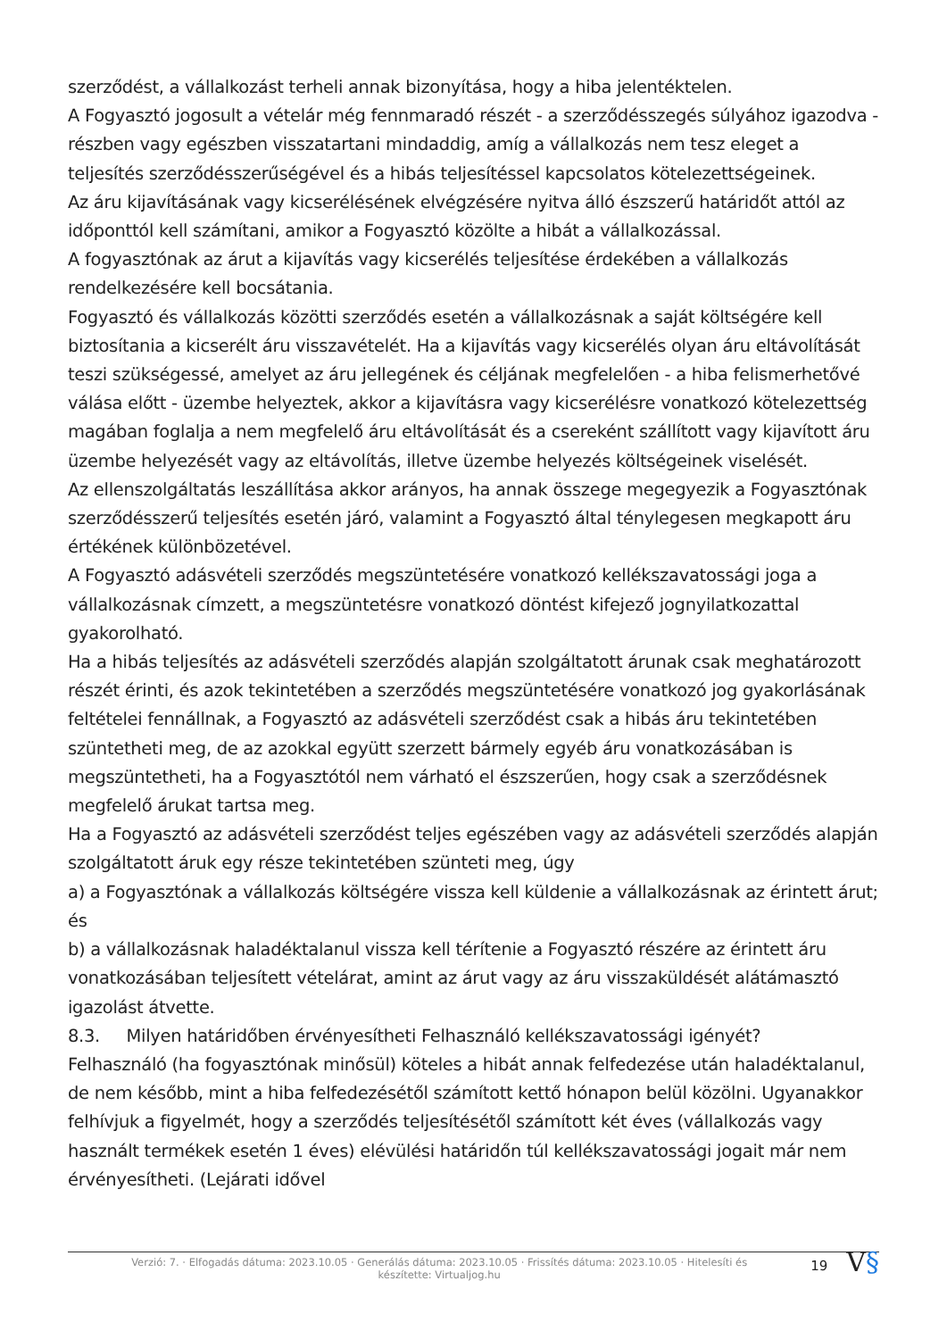szerződést, a vállalkozást terheli annak bizonyítása, hogy a hiba jelentéktelen.
A Fogyasztó jogosult a vételár még fennmaradó részét - a szerződésszegés súlyához igazodva - részben vagy egészben visszatartani mindaddig, amíg a vállalkozás nem tesz eleget a teljesítés szerződésszerűségével és a hibás teljesítéssel kapcsolatos kötelezettségeinek.
Az áru kijavításának vagy kicserélésének elvégzésére nyitva álló észszerű határidőt attól az időponttól kell számítani, amikor a Fogyasztó közölte a hibát a vállalkozással.
A fogyasztónak az árut a kijavítás vagy kicserélés teljesítése érdekében a vállalkozás rendelkezésére kell bocsátania.
Fogyasztó és vállalkozás közötti szerződés esetén a vállalkozásnak a saját költségére kell biztosítania a kicserélt áru visszavételét. Ha a kijavítás vagy kicserélés olyan áru eltávolítását teszi szükségessé, amelyet az áru jellegének és céljának megfelelően - a hiba felismerhetővé válása előtt - üzembe helyeztek, akkor a kijavításra vagy kicserélésre vonatkozó kötelezettség magában foglalja a nem megfelelő áru eltávolítását és a csereként szállított vagy kijavított áru üzembe helyezését vagy az eltávolítás, illetve üzembe helyezés költségeinek viselését.
Az ellenszolgáltatás leszállítása akkor arányos, ha annak összege megegyezik a Fogyasztónak szerződésszerű teljesítés esetén járó, valamint a Fogyasztó által ténylegesen megkapott áru értékének különbözetével.
A Fogyasztó adásvételi szerződés megszüntetésére vonatkozó kellékszavatossági joga a vállalkozásnak címzett, a megszüntetésre vonatkozó döntést kifejező jognyilatkozattal gyakorolható.
Ha a hibás teljesítés az adásvételi szerződés alapján szolgáltatott árunak csak meghatározott részét érinti, és azok tekintetében a szerződés megszüntetésére vonatkozó jog gyakorlásának feltételei fennállnak, a Fogyasztó az adásvételi szerződést csak a hibás áru tekintetében szüntetheti meg, de az azokkal együtt szerzett bármely egyéb áru vonatkozásában is megszüntetheti, ha a Fogyasztótól nem várható el észszerűen, hogy csak a szerződésnek megfelelő árukat tartsa meg.
Ha a Fogyasztó az adásvételi szerződést teljes egészében vagy az adásvételi szerződés alapján szolgáltatott áruk egy része tekintetében szünteti meg, úgy
a) a Fogyasztónak a vállalkozás költségére vissza kell küldenie a vállalkozásnak az érintett árut; és
b) a vállalkozásnak haladéktalanul vissza kell térítenie a Fogyasztó részére az érintett áru vonatkozásában teljesített vételárat, amint az árut vagy az áru visszaküldését alátámasztó igazolást átvette.
8.3. Milyen határidőben érvényesítheti Felhasználó kellékszavatossági igényét?
Felhasználó (ha fogyasztónak minősül) köteles a hibát annak felfedezése után haladéktalanul, de nem később, mint a hiba felfedezésétől számított kettő hónapon belül közölni. Ugyanakkor felhívjuk a figyelmét, hogy a szerződés teljesítésétől számított két éves (vállalkozás vagy használt termékek esetén 1 éves) elévülési határidőn túl kellékszavatossági jogait már nem érvényesítheti. (Lejárati idővel
Verzió: 7. · Elfogadás dátuma: 2023.10.05 · Generálás dátuma: 2023.10.05 · Frissítés dátuma: 2023.10.05 · Hitelesíti és készítette: Virtualjog.hu
19
V§